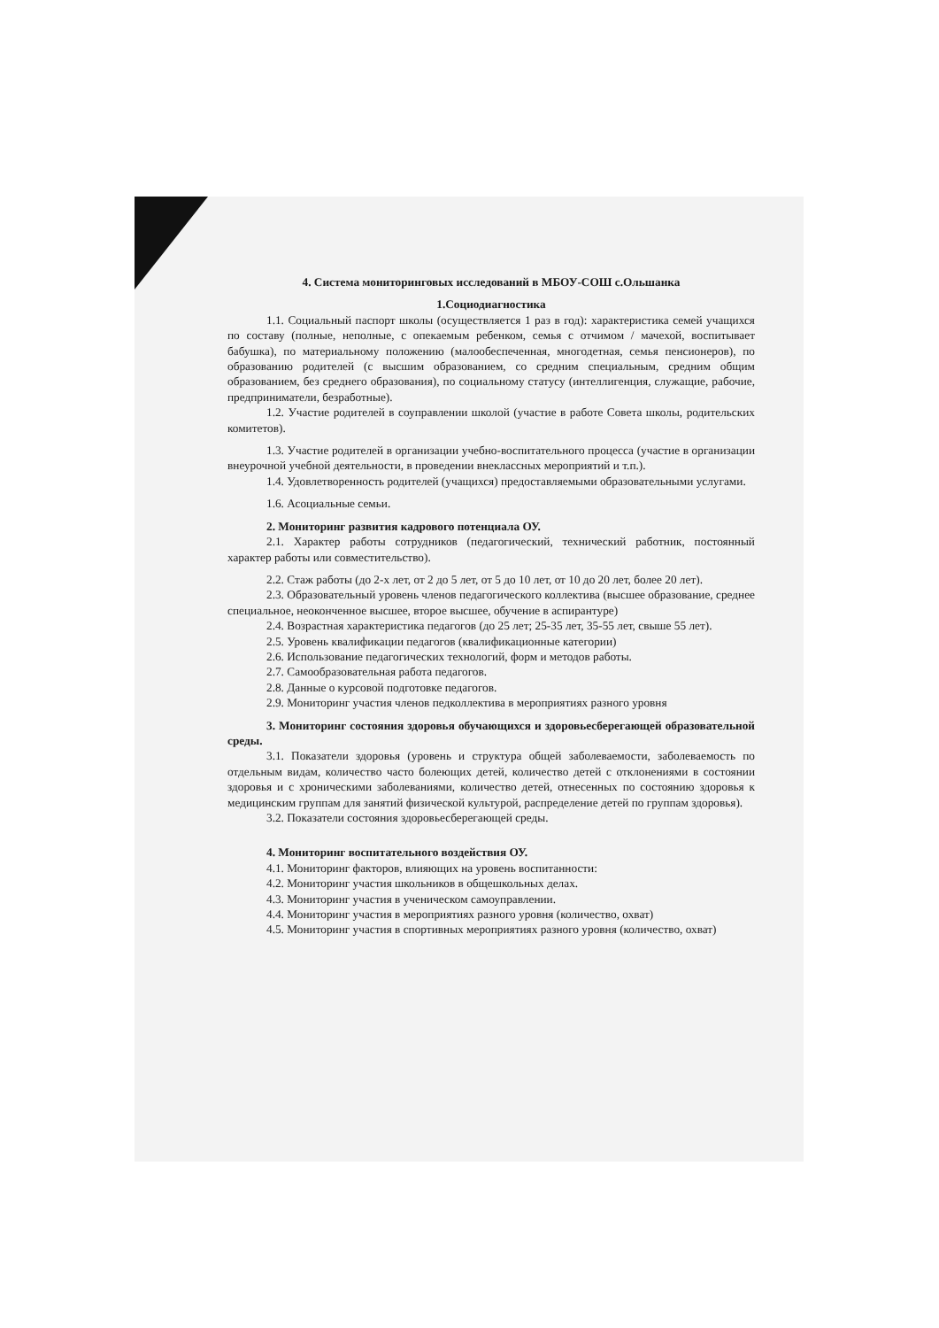4. Система мониторинговых исследований в МБОУ-СОШ с.Ольшанка
1.Социодиагностика
1.1. Социальный паспорт школы (осуществляется 1 раз в год): характеристика семей учащихся по составу (полные, неполные, с опекаемым ребенком, семья с отчимом / мачехой, воспитывает бабушка), по материальному положению (малообеспеченная, многодетная, семья пенсионеров), по образованию родителей (с высшим образованием, со средним специальным, средним общим образованием, без среднего образования), по социальному статусу (интеллигенция, служащие, рабочие, предприниматели, безработные).
1.2. Участие родителей в соуправлении школой (участие в работе Совета школы, родительских комитетов).
1.3. Участие родителей в организации учебно-воспитательного процесса (участие в организации внеурочной учебной деятельности, в проведении внеклассных мероприятий и т.п.).
1.4. Удовлетворенность родителей (учащихся) предоставляемыми образовательными услугами.
1.6. Асоциальные семьи.
2. Мониторинг развития кадрового потенциала ОУ.
2.1. Характер работы сотрудников (педагогический, технический работник, постоянный характер работы или совместительство).
2.2. Стаж работы (до 2-х лет, от 2 до 5 лет, от 5 до 10 лет, от 10 до 20 лет, более 20 лет).
2.3. Образовательный уровень членов педагогического коллектива (высшее образование, среднее специальное, неоконченное высшее, второе высшее, обучение в аспирантуре)
2.4. Возрастная характеристика педагогов (до 25 лет; 25-35 лет, 35-55 лет, свыше 55 лет).
2.5. Уровень квалификации педагогов (квалификационные категории)
2.6. Использование педагогических технологий, форм и методов работы.
2.7. Самообразовательная работа педагогов.
2.8. Данные о курсовой подготовке педагогов.
2.9. Мониторинг участия членов педколлектива в мероприятиях разного уровня
3. Мониторинг состояния здоровья обучающихся и здоровьесберегающей образовательной среды.
3.1. Показатели здоровья (уровень и структура общей заболеваемости, заболеваемость по отдельным видам, количество часто болеющих детей, количество детей с отклонениями в состоянии здоровья и с хроническими заболеваниями, количество детей, отнесенных по состоянию здоровья к медицинским группам для занятий физической культурой, распределение детей по группам здоровья).
3.2. Показатели состояния здоровьесберегающей среды.
4. Мониторинг воспитательного воздействия ОУ.
4.1. Мониторинг факторов, влияющих на уровень воспитанности:
4.2. Мониторинг участия школьников в общешкольных делах.
4.3. Мониторинг участия в ученическом самоуправлении.
4.4. Мониторинг участия в мероприятиях разного уровня (количество, охват)
4.5. Мониторинг участия в спортивных мероприятиях разного уровня (количество, охват)